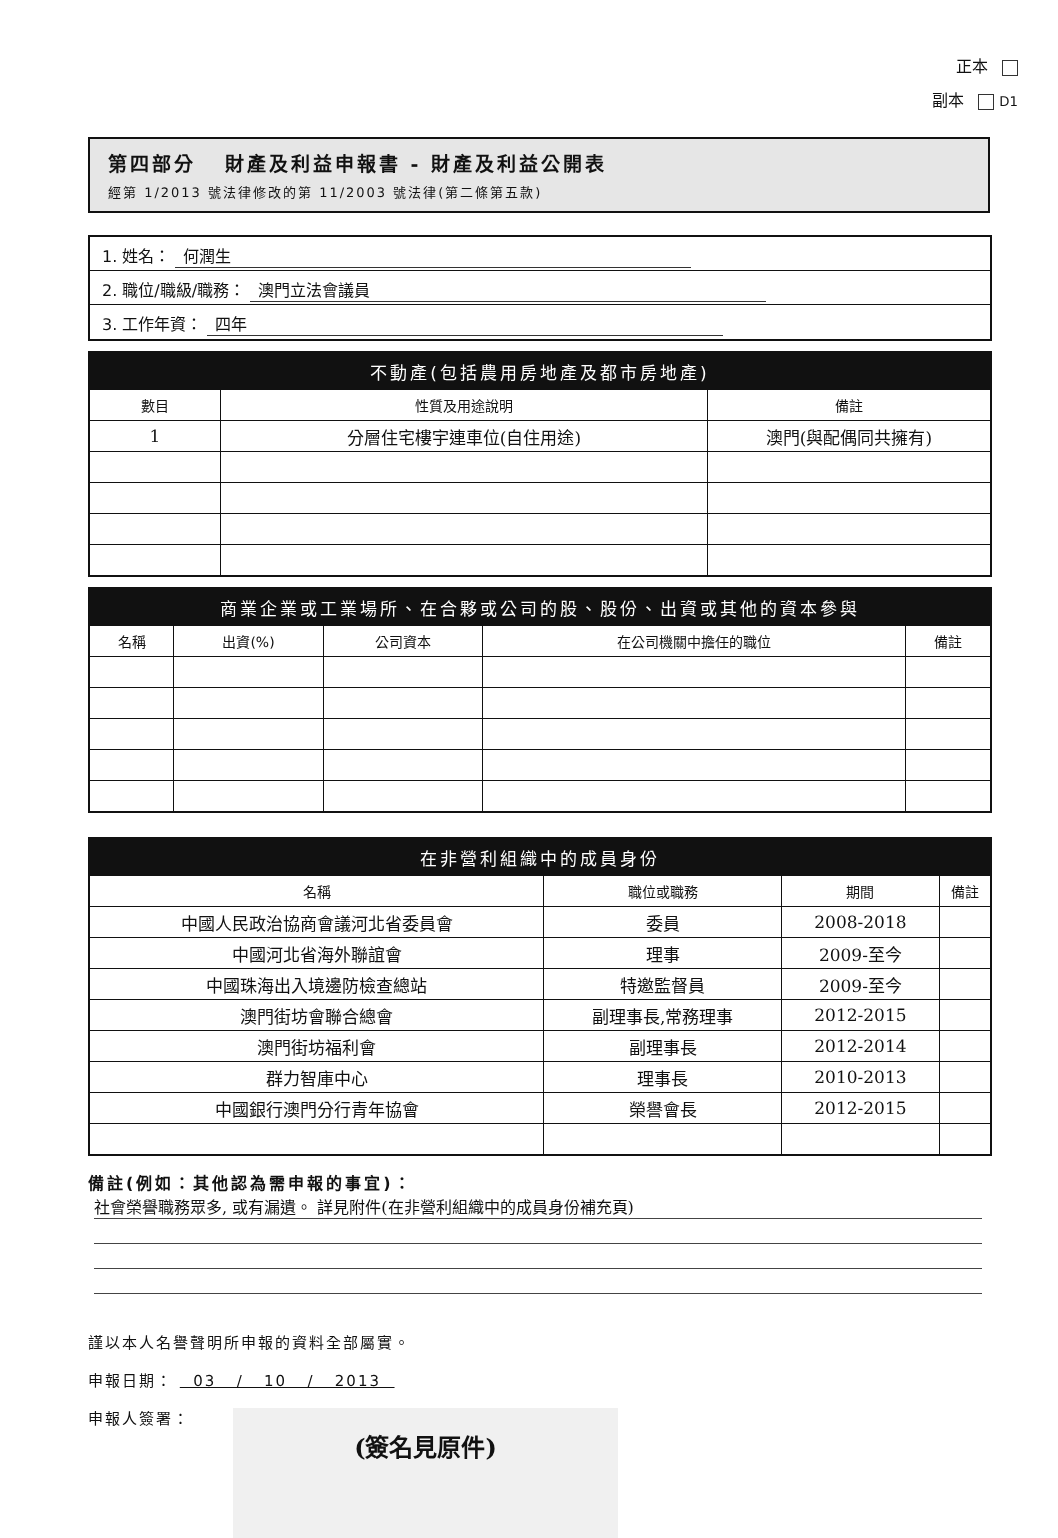正本
副本 D1
第四部分 財產及利益申報書 - 財產及利益公開表
經第 1/2013 號法律修改的第 11/2003 號法律(第二條第五款)
1. 姓名： 何潤生
2. 職位/職級/職務： 澳門立法會議員
3. 工作年資： 四年
| 不動產(包括農用房地產及都市房地產) | | |
| --- | --- | --- |
| 數目 | 性質及用途說明 | 備註 |
| 1 | 分層住宅樓宇連車位(自住用途) | 澳門(與配偶同共擁有) |
| 商業企業或工業場所、在合夥或公司的股、股份、出資或其他的資本參與 | | | | |
| --- | --- | --- | --- | --- |
| 名稱 | 出資(%) | 公司資本 | 在公司機關中擔任的職位 | 備註 |
| 在非營利組織中的成員身份 | | | |
| --- | --- | --- | --- |
| 名稱 | 職位或職務 | 期間 | 備註 |
| 中國人民政治協商會議河北省委員會 | 委員 | 2008-2018 | |
| 中國河北省海外聯誼會 | 理事 | 2009-至今 | |
| 中國珠海出入境邊防檢查總站 | 特邀監督員 | 2009-至今 | |
| 澳門街坊會聯合總會 | 副理事長,常務理事 | 2012-2015 | |
| 澳門街坊福利會 | 副理事長 | 2012-2014 | |
| 群力智庫中心 | 理事長 | 2010-2013 | |
| 中國銀行澳門分行青年協會 | 榮譽會長 | 2012-2015 | |
備註(例如：其他認為需申報的事宜)：
社會榮譽職務眾多, 或有漏遺。 詳見附件(在非營利組織中的成員身份補充頁)
謹以本人名譽聲明所申報的資料全部屬實。
申報日期： 03 / 10 / 2013
申報人簽署：
(簽名見原件)